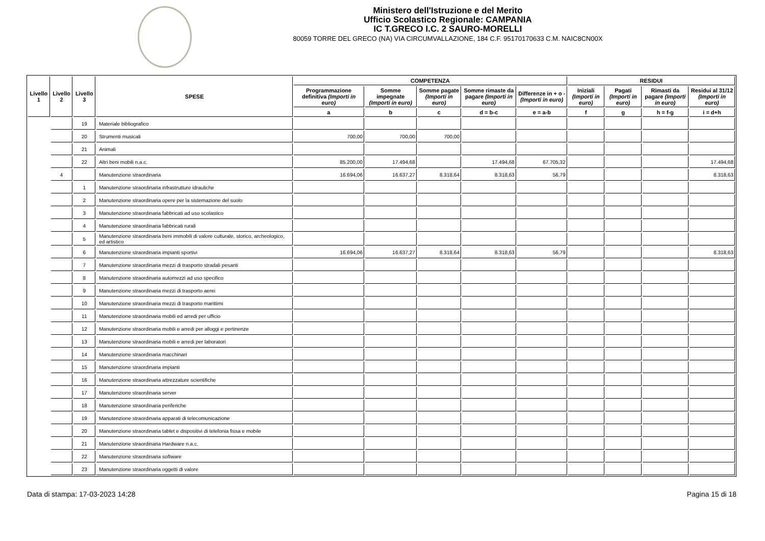Ministero dell'Istruzione e del Merito
Ufficio Scolastico Regionale: CAMPANIA
IC T.GRECO I.C. 2 SAURO-MORELLI
80059 TORRE DEL GRECO (NA) VIA CIRCUMVALLAZIONE, 184 C.F. 95170170633 C.M. NAIC8CN00X
| Livello 1 | Livello 2 | Livello 3 | SPESE | COMPETENZA | | | | | RESIDUI | | | |
| --- | --- | --- | --- | --- | --- | --- | --- | --- | --- | --- | --- | --- |
| | | | | Programmazione definitiva (Importi in euro) | Somme impegnate (Importi in euro) | Somme pagate (Importi in euro) | Somme rimaste da pagare (Importi in euro) | Differenze in + o - (Importi in euro) | Iniziali (Importi in euro) | Pagati (Importi in euro) | Rimasti da pagare (Importi in euro) | Residui al 31/12 (Importi in euro) |
| | | | | a | b | c | d = b-c | e = a-b | f | g | h = f-g | i = d+h |
| | | 19 | Materiale bibliografico | | | | | | | | | |
| | | 20 | Strumenti musicali | 700,00 | 700,00 | 700,00 | | | | | | |
| | | 21 | Animali | | | | | | | | | |
| | | 22 | Altri beni mobili n.a.c. | 85.200,00 | 17.494,68 | | 17.494,68 | 67.705,32 | | | | 17.494,68 |
| | 4 | | Manutenzione straordinaria | 16.694,06 | 16.637,27 | 8.318,64 | 8.318,63 | 56,79 | | | | 8.318,63 |
| | | 1 | Manutenzione straordinaria infrastrutture idrauliche | | | | | | | | | |
| | | 2 | Manutenzione straordinaria opere per la sistemazione del suolo | | | | | | | | | |
| | | 3 | Manutenzione straordinaria fabbricati ad uso scolastico | | | | | | | | | |
| | | 4 | Manutenzione straordinaria fabbricati rurali | | | | | | | | | |
| | | 5 | Manutenzione straordinaria beni immobili di valore culturale, storico, archeologico, ed artistico | | | | | | | | | |
| | | 6 | Manutenzione straordinaria impianti sportivi | 16.694,06 | 16.637,27 | 8.318,64 | 8.318,63 | 56,79 | | | | 8.318,63 |
| | | 7 | Manutenzione straordinaria mezzi di trasporto stradali pesanti | | | | | | | | | |
| | | 8 | Manutenzione straordinaria automezzi ad uso specifico | | | | | | | | | |
| | | 9 | Manutenzione straordinaria mezzi di trasporto aerei | | | | | | | | | |
| | | 10 | Manutenzione straordinaria mezzi di trasporto marittimi | | | | | | | | | |
| | | 11 | Manutenzione straordinaria mobili ed arredi per ufficio | | | | | | | | | |
| | | 12 | Manutenzione straordinaria mobili e arredi per alloggi e pertinenze | | | | | | | | | |
| | | 13 | Manutenzione straordinaria mobili e arredi per laboratori | | | | | | | | | |
| | | 14 | Manutenzione straordinaria macchinari | | | | | | | | | |
| | | 15 | Manutenzione straordinaria impianti | | | | | | | | | |
| | | 16 | Manutenzione straordinaria attrezzature scientifiche | | | | | | | | | |
| | | 17 | Manutenzione straordinaria server | | | | | | | | | |
| | | 18 | Manutenzione straordinaria periferiche | | | | | | | | | |
| | | 19 | Manutenzione straordinaria apparati di telecomunicazione | | | | | | | | | |
| | | 20 | Manutenzione straordinaria tablet e dispositivi di telefonia fissa e mobile | | | | | | | | | |
| | | 21 | Manutenzione straordinaria Hardware n.a.c. | | | | | | | | | |
| | | 22 | Manutenzione straordinaria software | | | | | | | | | |
| | | 23 | Manutenzione straordinaria oggetti di valore | | | | | | | | | |
Data di stampa: 17-03-2023 14:28 Pagina 15 di 18